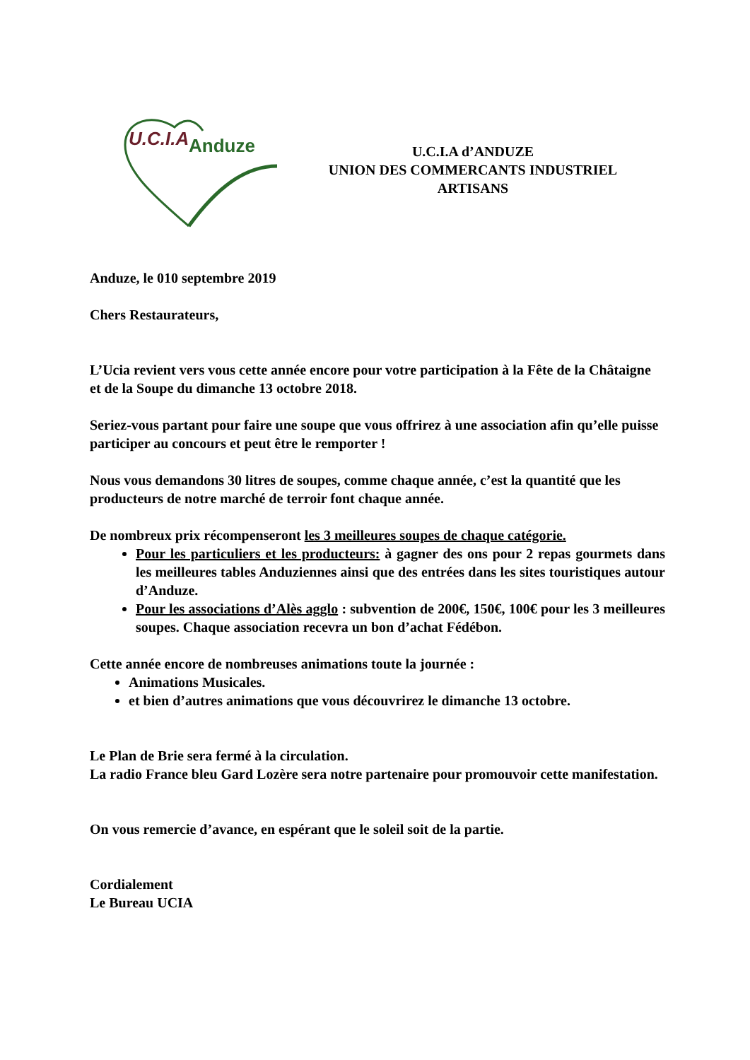U.C.I.A
Anduze
U.C.I.A d’ANDUZE
UNION DES COMMERCANTS INDUSTRIEL
ARTISANS
Anduze, le 010 septembre 2019
Chers Restaurateurs,
L’Ucia revient vers vous cette année encore pour votre participation à la Fête de la Châtaigne et de la Soupe du dimanche 13 octobre 2018.
Seriez-vous partant pour faire une soupe que vous offrirez à une association afin qu’elle puisse participer au concours et peut être le remporter !
Nous vous demandons 30 litres de soupes, comme chaque année, c’est la quantité que les producteurs de notre marché de terroir font chaque année.
De nombreux prix récompenseront les 3 meilleures soupes de chaque catégorie.
Pour les particuliers et les producteurs: à gagner des ons pour 2 repas gourmets dans les meilleures tables Anduziennes ainsi que des entrées dans les sites touristiques autour d’Anduze.
Pour les associations d’Alès agglo : subvention de 200€, 150€, 100€ pour les 3 meilleures soupes. Chaque association recevra un bon d’achat Fédébon.
Cette année encore de nombreuses animations toute la journée :
Animations Musicales.
et bien d’autres animations que vous découvrirez le dimanche 13 octobre.
Le Plan de Brie sera fermé à la circulation.
La radio France bleu Gard Lozère sera notre partenaire pour promouvoir cette manifestation.
On vous remercie d’avance, en espérant que le soleil soit de la partie.
Cordialement
Le Bureau UCIA